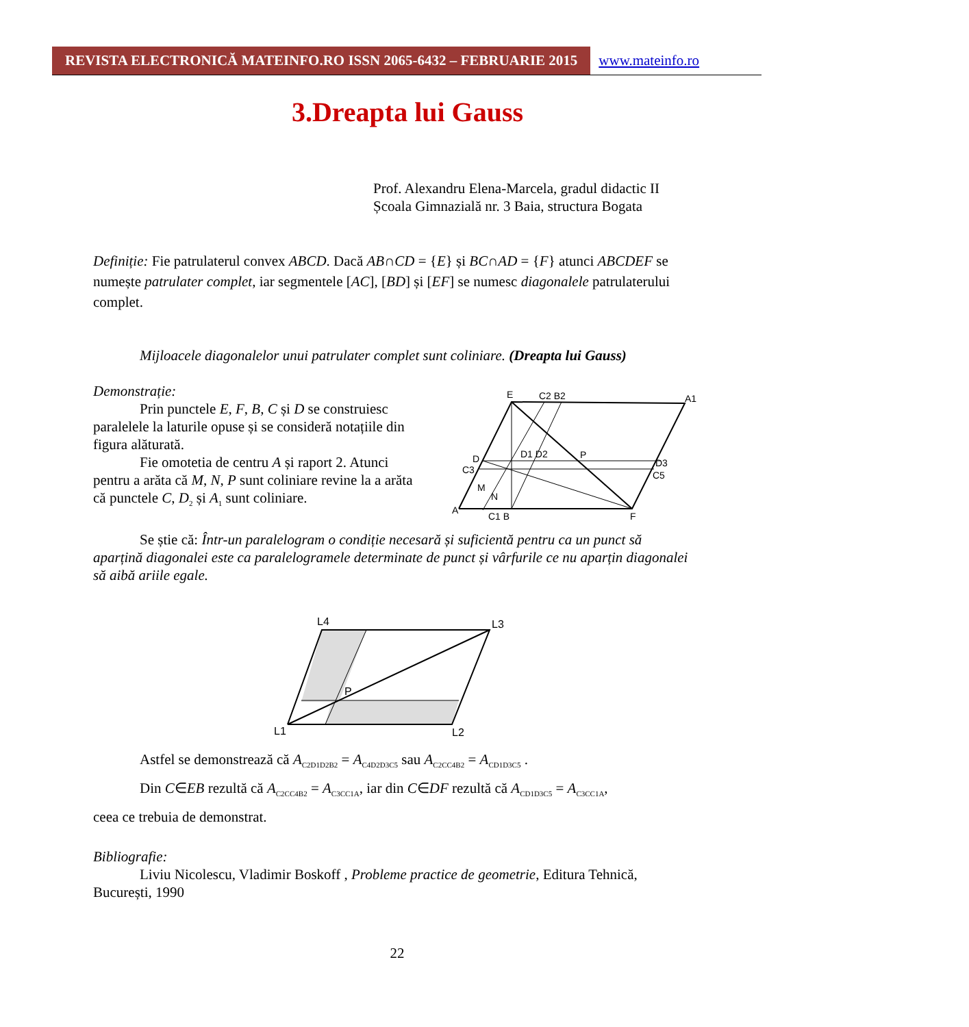REVISTA ELECTRONICĂ MATEINFO.RO ISSN 2065-6432 – FEBRUARIE 2015
www.mateinfo.ro
3.Dreapta lui Gauss
Prof. Alexandru Elena-Marcela, gradul didactic II
Școala Gimnazială nr. 3 Baia, structura Bogata
Definiție: Fie patrulaterul convex ABCD. Dacă AB∩CD = {E} și BC∩AD = {F} atunci ABCDEF se numește patrulater complet, iar segmentele [AC], [BD] și [EF] se numesc diagonalele patrulaterului complet.
Mijloacele diagonalelor unui patrulater complet sunt coliniare. (Dreapta lui Gauss)
Demonstrație:
Prin punctele E, F, B, C și D se construiesc paralelele la laturile opuse și se consideră notațiile din figura alăturată.
Fie omotetia de centru A și raport 2. Atunci pentru a arăta că M, N, P sunt coliniare revine la a arăta că punctele C, D<sub>2</sub> și A<sub>1</sub> sunt coliniare.
E
C2 B2
A1
D
C3
A
C1 B
F
P
D3
C5
M
N
D1 D2
Se știe că: Într-un paralelogram o condiție necesară și suficientă pentru ca un punct să aparțină diagonalei este ca paralelogramele determinate de punct și vârfurile ce nu aparțin diagonalei să aibă ariile egale.
L4
L3
L1
L2
P
Astfel se demonstrează că A<sub>C2D1D2B2</sub> = A<sub>C4D2D3C5</sub> sau A<sub>C2CC4B2</sub> = A<sub>CD1D3C5</sub> .
Din C∈EB rezultă că A<sub>C2CC4B2</sub> = A<sub>C3CC1A</sub>, iar din C∈DF rezultă că A<sub>CD1D3C5</sub> = A<sub>C3CC1A</sub>,
ceea ce trebuia de demonstrat.
Bibliografie:
Liviu Nicolescu, Vladimir Boskoff , Probleme practice de geometrie, Editura Tehnică, București, 1990
22